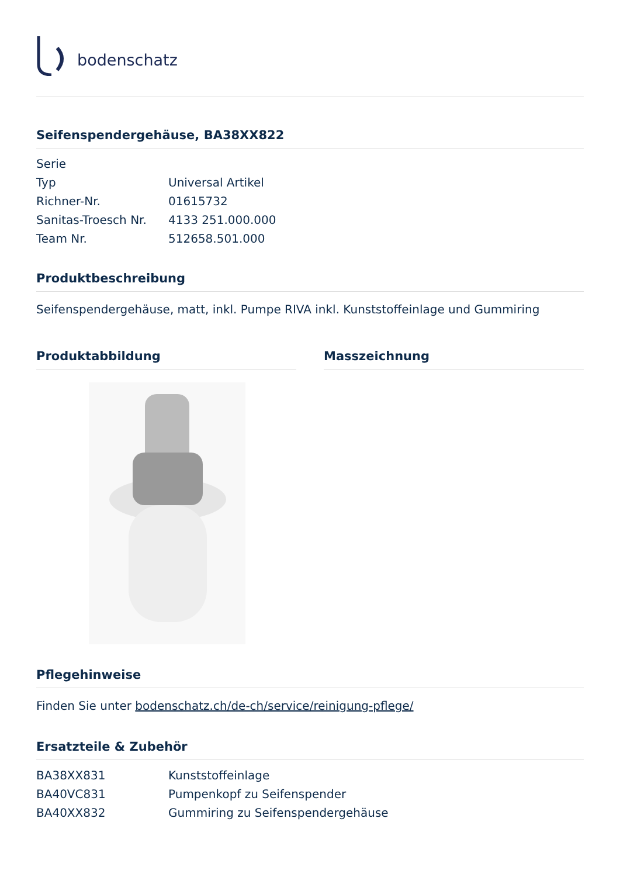bodenschatz
Seifenspendergehäuse, BA38XX822
| Serie | |
| Typ | Universal Artikel |
| Richner-Nr. | 01615732 |
| Sanitas-Troesch Nr. | 4133 251.000.000 |
| Team Nr. | 512658.501.000 |
Produktbeschreibung
Seifenspendergehäuse, matt, inkl. Pumpe RIVA inkl. Kunststoffeinlage und Gummiring
Produktabbildung Masszeichnung
Pflegehinweise
Finden Sie unter bodenschatz.ch/de-ch/service/reinigung-pflege/
Ersatzteile & Zubehör
| BA38XX831 | Kunststoffeinlage |
| BA40VC831 | Pumpenkopf zu Seifenspender |
| BA40XX832 | Gummiring zu Seifenspendergehäuse |